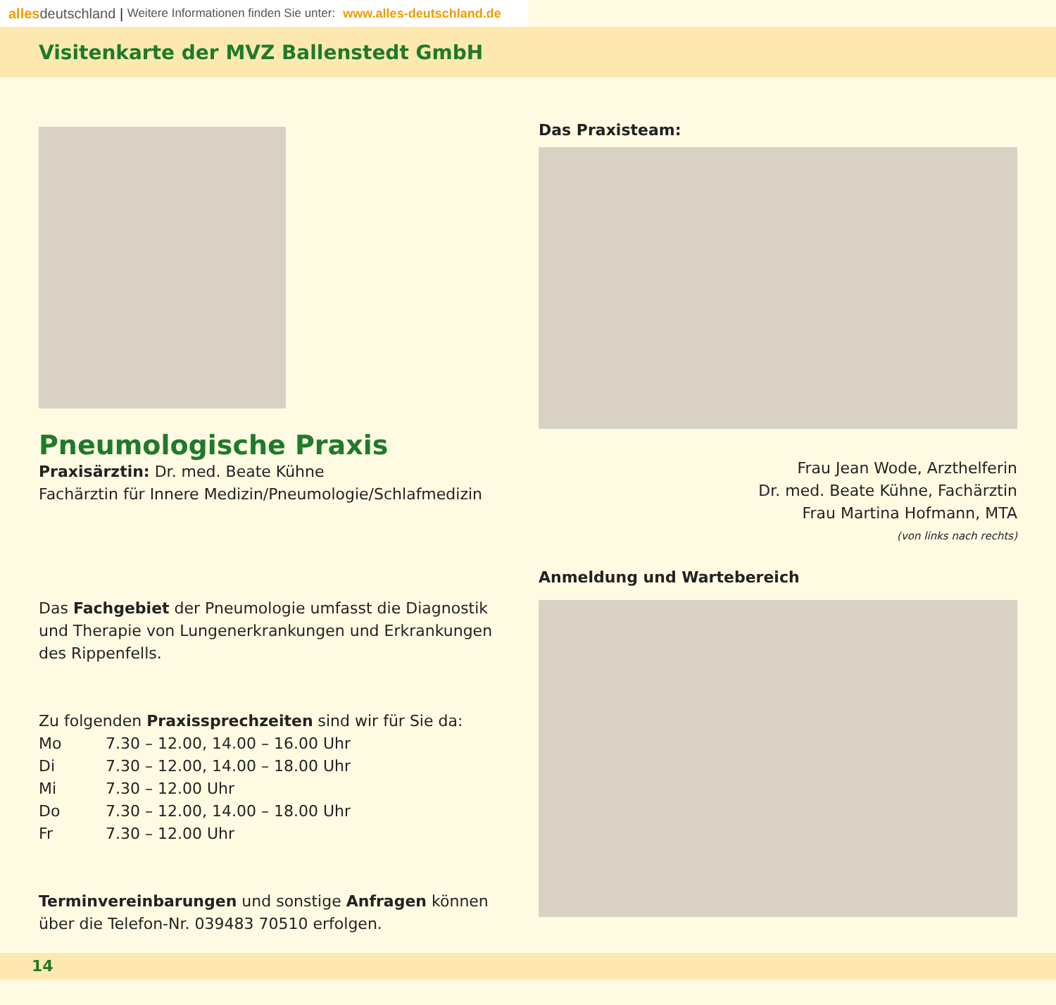alles deutschland | Weitere Informationen finden Sie unter: www.alles-deutschland.de
Visitenkarte der MVZ Ballenstedt GmbH
Pneumologische Praxis
Praxisärztin: Dr. med. Beate Kühne
Fachärztin für Innere Medizin/Pneumologie/Schlafmedizin
Das Fachgebiet der Pneumologie umfasst die Diagnostik und Therapie von Lungenerkrankungen und Erkrankungen des Rippenfells.
Zu folgenden Praxissprechzeiten sind wir für Sie da:
| Mo | 7.30 – 12.00, 14.00 – 16.00 Uhr |
| Di | 7.30 – 12.00, 14.00 – 18.00 Uhr |
| Mi | 7.30 – 12.00 Uhr |
| Do | 7.30 – 12.00, 14.00 – 18.00 Uhr |
| Fr | 7.30 – 12.00 Uhr |
Terminvereinbarungen und sonstige Anfragen können über die Telefon-Nr. 039483 70510 erfolgen.
Das Praxisteam:
Frau Jean Wode, Arzthelferin
Dr. med. Beate Kühne, Fachärztin
Frau Martina Hofmann, MTA
(von links nach rechts)
Anmeldung und Wartebereich
14